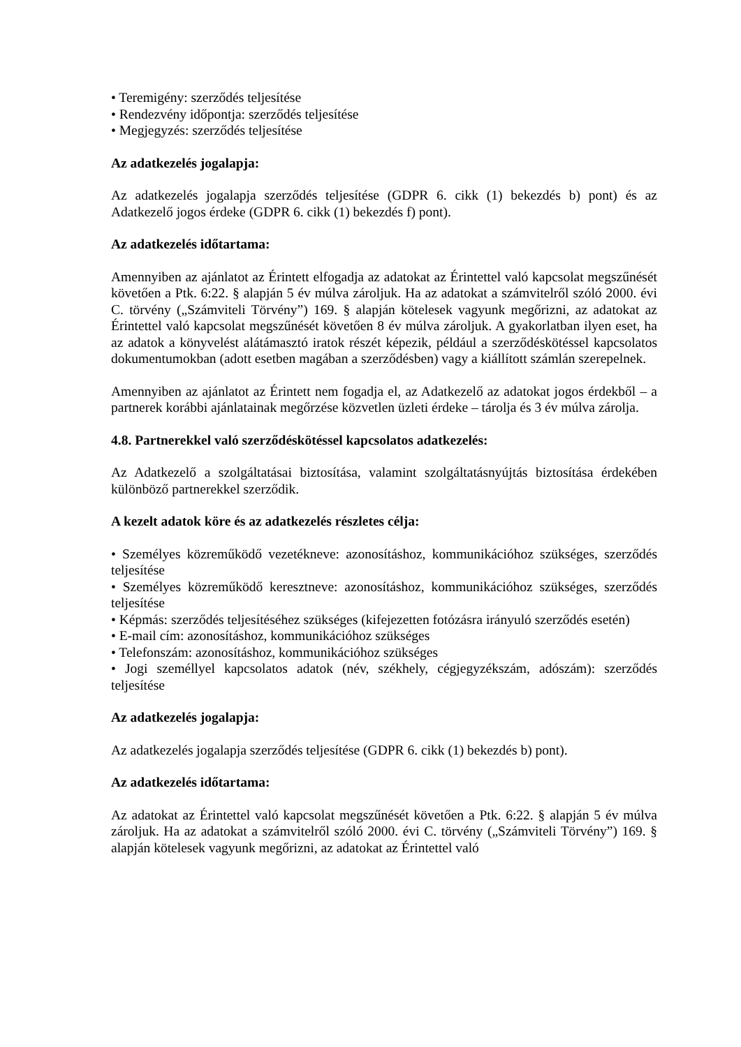• Teremigény: szerződés teljesítése
• Rendezvény időpontja: szerződés teljesítése
• Megjegyzés: szerződés teljesítése
Az adatkezelés jogalapja:
Az adatkezelés jogalapja szerződés teljesítése (GDPR 6. cikk (1) bekezdés b) pont) és az Adatkezelő jogos érdeke (GDPR 6. cikk (1) bekezdés f) pont).
Az adatkezelés időtartama:
Amennyiben az ajánlatot az Érintett elfogadja az adatokat az Érintettel való kapcsolat megszűnését követően a Ptk. 6:22. § alapján 5 év múlva zároljuk. Ha az adatokat a számvitelről szóló 2000. évi C. törvény („Számviteli Törvény”) 169. § alapján kötelesek vagyunk megőrizni, az adatokat az Érintettel való kapcsolat megszűnését követően 8 év múlva zároljuk. A gyakorlatban ilyen eset, ha az adatok a könyvelést alátámasztó iratok részét képezik, például a szerződéskötéssel kapcsolatos dokumentumokban (adott esetben magában a szerződésben) vagy a kiállított számlán szerepelnek.
Amennyiben az ajánlatot az Érintett nem fogadja el, az Adatkezelő az adatokat jogos érdekből – a partnerek korábbi ajánlatainak megőrzése közvetlen üzleti érdeke – tárolja és 3 év múlva zárolja.
4.8. Partnerekkel való szerződéskötéssel kapcsolatos adatkezelés:
Az Adatkezelő a szolgáltatásai biztosítása, valamint szolgáltatásnyújtás biztosítása érdekében különböző partnerekkel szerződik.
A kezelt adatok köre és az adatkezelés részletes célja:
• Személyes közreműködő vezetékneve: azonosításhoz, kommunikációhoz szükséges, szerződés teljesítése
• Személyes közreműködő keresztneve: azonosításhoz, kommunikációhoz szükséges, szerződés teljesítése
• Képmás: szerződés teljesítéséhez szükséges (kifejezetten fotózásra irányuló szerződés esetén)
• E-mail cím: azonosításhoz, kommunikációhoz szükséges
• Telefonszám: azonosításhoz, kommunikációhoz szükséges
• Jogi személlyel kapcsolatos adatok (név, székhely, cégjegyzékszám, adószám): szerződés teljesítése
Az adatkezelés jogalapja:
Az adatkezelés jogalapja szerződés teljesítése (GDPR 6. cikk (1) bekezdés b) pont).
Az adatkezelés időtartama:
Az adatokat az Érintettel való kapcsolat megszűnését követően a Ptk. 6:22. § alapján 5 év múlva zároljuk. Ha az adatokat a számvitelről szóló 2000. évi C. törvény („Számviteli Törvény”) 169. § alapján kötelesek vagyunk megőrizni, az adatokat az Érintettel való